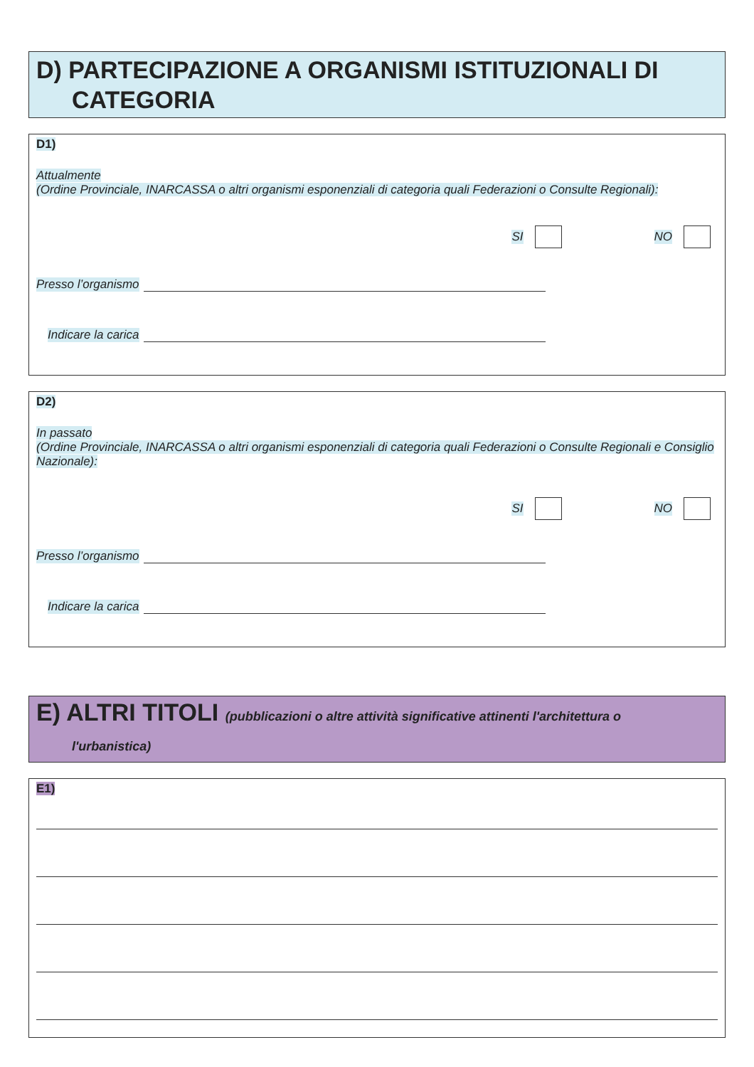D) PARTECIPAZIONE A ORGANISMI ISTITUZIONALI DI
CATEGORIA
D1)
Attualmente
(Ordine Provinciale, INARCASSA o altri organismi esponenziali di categoria quali Federazioni o Consulte Regionali):
SI NO
Presso l’organismo
Indicare la carica
D2)
In passato
(Ordine Provinciale, INARCASSA o altri organismi esponenziali di categoria quali Federazioni o Consulte Regionali e Consiglio Nazionale):
SI NO
Presso l’organismo
Indicare la carica
E) ALTRI TITOLI (pubblicazioni o altre attività significative attinenti l'architettura o
l'urbanistica)
E1)